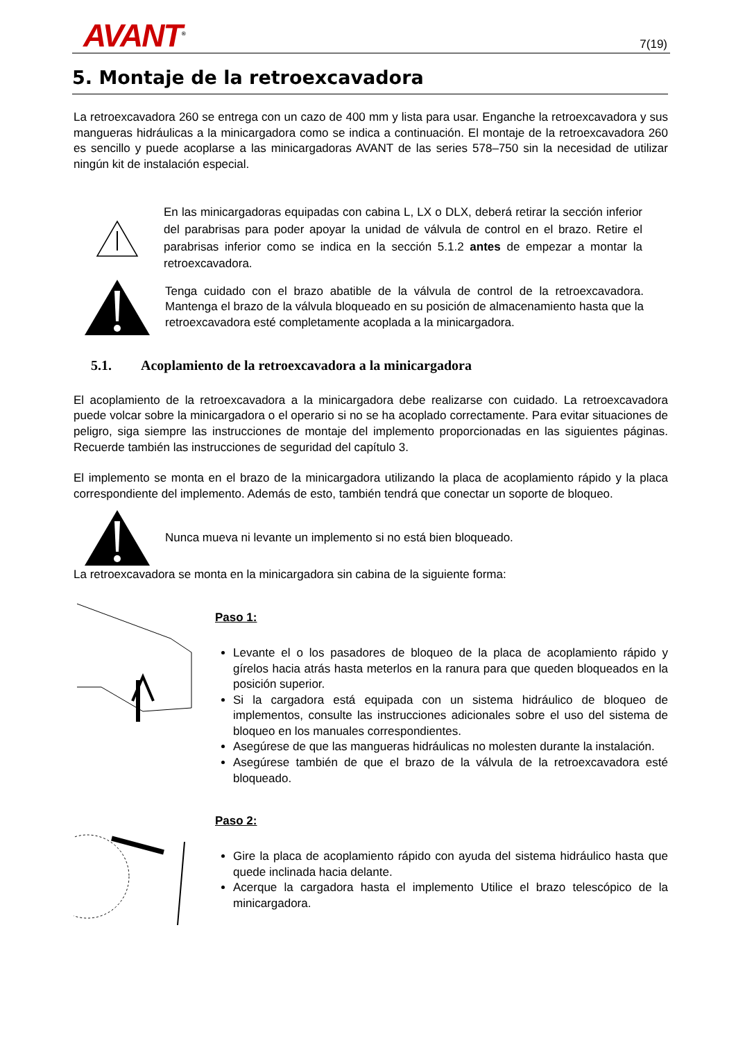AVANT<sup>®</sup> 7(19)
5. Montaje de la retroexcavadora
La retroexcavadora 260 se entrega con un cazo de 400 mm y lista para usar. Enganche la retroexcavadora y sus mangueras hidráulicas a la minicargadora como se indica a continuación. El montaje de la retroexcavadora 260 es sencillo y puede acoplarse a las minicargadoras AVANT de las series 578–750 sin la necesidad de utilizar ningún kit de instalación especial.
En las minicargadoras equipadas con cabina L, LX o DLX, deberá retirar la sección inferior del parabrisas para poder apoyar la unidad de válvula de control en el brazo. Retire el parabrisas inferior como se indica en la sección 5.1.2 antes de empezar a montar la retroexcavadora.
Tenga cuidado con el brazo abatible de la válvula de control de la retroexcavadora. Mantenga el brazo de la válvula bloqueado en su posición de almacenamiento hasta que la retroexcavadora esté completamente acoplada a la minicargadora.
5.1. Acoplamiento de la retroexcavadora a la minicargadora
El acoplamiento de la retroexcavadora a la minicargadora debe realizarse con cuidado. La retroexcavadora puede volcar sobre la minicargadora o el operario si no se ha acoplado correctamente. Para evitar situaciones de peligro, siga siempre las instrucciones de montaje del implemento proporcionadas en las siguientes páginas. Recuerde también las instrucciones de seguridad del capítulo 3.
El implemento se monta en el brazo de la minicargadora utilizando la placa de acoplamiento rápido y la placa correspondiente del implemento. Además de esto, también tendrá que conectar un soporte de bloqueo.
Nunca mueva ni levante un implemento si no está bien bloqueado.
La retroexcavadora se monta en la minicargadora sin cabina de la siguiente forma:
Paso 1:
Levante el o los pasadores de bloqueo de la placa de acoplamiento rápido y gírelos hacia atrás hasta meterlos en la ranura para que queden bloqueados en la posición superior.
Si la cargadora está equipada con un sistema hidráulico de bloqueo de implementos, consulte las instrucciones adicionales sobre el uso del sistema de bloqueo en los manuales correspondientes.
Asegúrese de que las mangueras hidráulicas no molesten durante la instalación.
Asegúrese también de que el brazo de la válvula de la retroexcavadora esté bloqueado.
Paso 2:
Gire la placa de acoplamiento rápido con ayuda del sistema hidráulico hasta que quede inclinada hacia delante.
Acerque la cargadora hasta el implemento Utilice el brazo telescópico de la minicargadora.